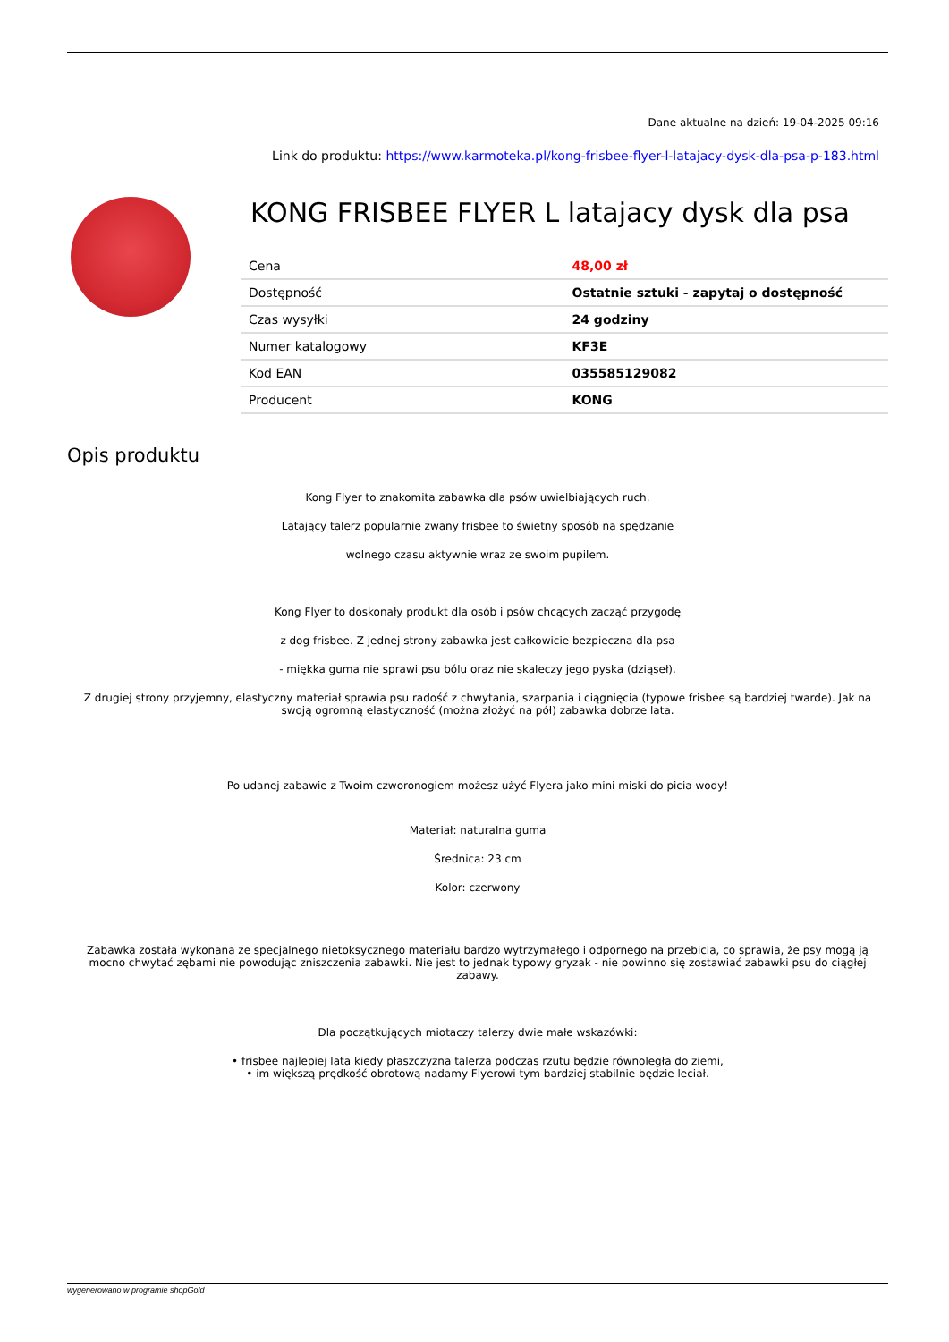Dane aktualne na dzień: 19-04-2025 09:16
Link do produktu: https://www.karmoteka.pl/kong-frisbee-flyer-l-latajacy-dysk-dla-psa-p-183.html
KONG FRISBEE FLYER L latajacy dysk dla psa
| Cena | 48,00 zł |
| Dostępność | Ostatnie sztuki - zapytaj o dostępność |
| Czas wysyłki | 24 godziny |
| Numer katalogowy | KF3E |
| Kod EAN | 035585129082 |
| Producent | KONG |
Opis produktu
Kong Flyer to znakomita zabawka dla psów uwielbiających ruch.
Latający talerz popularnie zwany frisbee to świetny sposób na spędzanie
wolnego czasu aktywnie wraz ze swoim pupilem.
Kong Flyer to doskonały produkt dla osób i psów chcących zacząć przygodę
z dog frisbee. Z jednej strony zabawka jest całkowicie bezpieczna dla psa
- miękka guma nie sprawi psu bólu oraz nie skaleczy jego pyska (dziąseł).
Z drugiej strony przyjemny, elastyczny materiał sprawia psu radość z chwytania, szarpania i ciągnięcia (typowe frisbee są bardziej twarde). Jak na swoją ogromną elastyczność (można złożyć na pół) zabawka dobrze lata.
Po udanej zabawie z Twoim czworonogiem możesz użyć Flyera jako mini miski do picia wody!
Materiał: naturalna guma
Średnica: 23 cm
Kolor: czerwony
Zabawka została wykonana ze specjalnego nietoksycznego materiału bardzo wytrzymałego i odpornego na przebicia, co sprawia, że psy mogą ją mocno chwytać zębami nie powodując zniszczenia zabawki. Nie jest to jednak typowy gryzak - nie powinno się zostawiać zabawki psu do ciągłej zabawy.
Dla początkujących miotaczy talerzy dwie małe wskazówki:
• frisbee najlepiej lata kiedy płaszczyzna talerza podczas rzutu będzie równoległa do ziemi,
• im większą prędkość obrotową nadamy Flyerowi tym bardziej stabilnie będzie leciał.
wygenerowano w programie shopGold